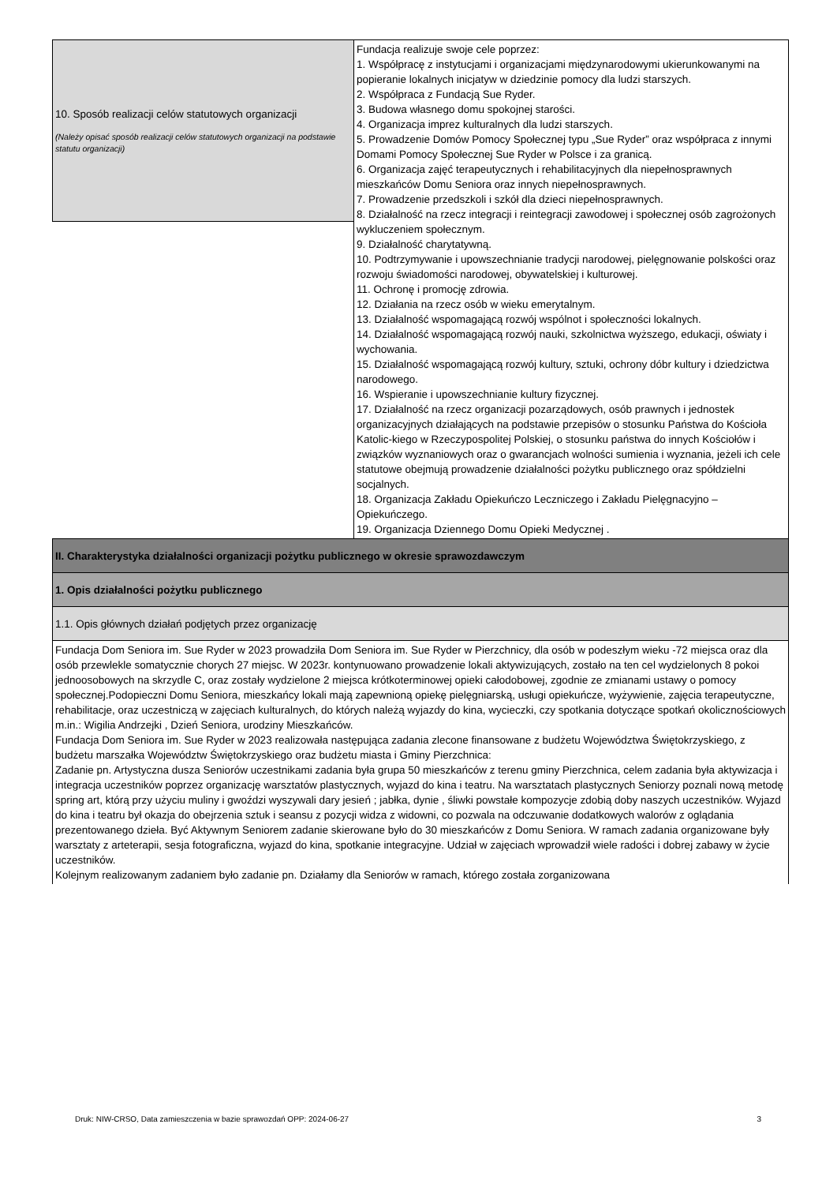| 10. Sposób realizacji celów statutowych organizacji (Należy opisać sposób realizacji celów statutowych organizacji na podstawie statutu organizacji) | Fundacja realizuje swoje cele poprzez: 1. Współpracę z instytucjami i organizacjami międzynarodowymi ukierunkowanymi na popieranie lokalnych inicjatyw w dziedzinie pomocy dla ludzi starszych. 2. Współpraca z Fundacją Sue Ryder. 3. Budowa własnego domu spokojnej starości. 4. Organizacja imprez kulturalnych dla ludzi starszych. 5. Prowadzenie Domów Pomocy Społecznej typu „Sue Ryder” oraz współpraca z innymi Domami Pomocy Społecznej Sue Ryder w Polsce i za granicą. 6. Organizacja zajęć terapeutycznych i rehabilitacyjnych dla niepełnosprawnych mieszkańców Domu Seniora oraz innych niepełnosprawnych. 7. Prowadzenie przedszkoli i szkół dla dzieci niepełnosprawnych. 8. Działalność na rzecz integracji i reintegracji zawodowej i społecznej osób zagrożonych wykluczeniem społecznym. 9. Działalność charytatywną. 10. Podtrzymywanie i upowszechnianie tradycji narodowej, pielęgnowanie polskości oraz rozwoju świadomości narodowej, obywatelskiej i kulturowej. 11. Ochronę i promocję zdrowia. 12. Działania na rzecz osób w wieku emerytalnym. 13. Działalność wspomagającą rozwój wspólnot i społeczności lokalnych. 14. Działalność wspomagającą rozwój nauki, szkolnictwa wyższego, edukacji, oświaty i wychowania. 15. Działalność wspomagającą rozwój kultury, sztuki, ochrony dóbr kultury i dziedzictwa narodowego. 16. Wspieranie i upowszechnianie kultury fizycznej. 17. Działalność na rzecz organizacji pozarządowych, osób prawnych i jednostek organizacyjnych działających na podstawie przepisów o stosunku Państwa do Kościoła Katolic-kiego w Rzeczypospolitej Polskiej, o stosunku państwa do innych Kościołów i związków wyznaniowych oraz o gwarancjach wolności sumienia i wyznania, jeżeli ich cele statutowe obejmują prowadzenie działalności pożytku publicznego oraz spółdzielni socjalnych. 18. Organizacja Zakładu Opiekuńczo Leczniczego i Zakładu Pielęgnacyjno – Opiekuńczego. 19. Organizacja Dziennego Domu Opieki Medycznej . |
| II. Charakterystyka działalności organizacji pożytku publicznego w okresie sprawozdawczym | |
| 1. Opis działalności pożytku publicznego | |
| 1.1. Opis głównych działań podjętych przez organizację | |
| Fundacja Dom Seniora im. Sue Ryder w 2023 prowadziła Dom Seniora im. Sue Ryder w Pierzchnicy, dla osób w podeszłym wieku -72 miejsca oraz dla osób przewlekle somatycznie chorych 27 miejsc. W 2023r. kontynuowano prowadzenie lokali aktywizujących, zostało na ten cel wydzielonych 8 pokoi jednoosobowych na skrzydle C, oraz zostały wydzielone 2 miejsca krótkoterminowej opieki całodobowej, zgodnie ze zmianami ustawy o pomocy społecznej.Podopieczni Domu Seniora, mieszkańcy lokali mają zapewnioną opiekę pielęgniarską, usługi opiekuńcze, wyżywienie, zajęcia terapeutyczne, rehabilitacje, oraz uczestniczą w zajęciach kulturalnych, do których należą wyjazdy do kina, wycieczki, czy spotkania dotyczące spotkań okolicznościowych m.in.: Wigilia Andrzejki , Dzień Seniora, urodziny Mieszkańców. Fundacja Dom Seniora im. Sue Ryder w 2023 realizowała następująca zadania zlecone finansowane z budżetu Województwa Świętokrzyskiego, z budżetu marszałka Województw Świętokrzyskiego oraz budżetu miasta i Gminy Pierzchnica: Zadanie pn. Artystyczna dusza Seniorów uczestnikami zadania była grupa 50 mieszkańców z terenu gminy Pierzchnica, celem zadania była aktywizacja i integracja uczestników poprzez organizację warsztatów plastycznych, wyjazd do kina i teatru. Na warsztatach plastycznych Seniorzy poznali nową metodę spring art, którą przy użyciu muliny i gwoździ wyszywali dary jesień ; jabłka, dynie , śliwki powstałe kompozycje zdobią doby naszych uczestników. Wyjazd do kina i teatru był okazja do obejrzenia sztuk i seansu z pozycji widza z widowni, co pozwala na odczuwanie dodatkowych walorów z oglądania prezentowanego dzieła. Być Aktywnym Seniorem zadanie skierowane było do 30 mieszkańców z Domu Seniora. W ramach zadania organizowane były warsztaty z arteterapii, sesja fotograficzna, wyjazd do kina, spotkanie integracyjne. Udział w zajęciach wprowadził wiele radości i dobrej zabawy w życie uczestników. Kolejnym realizowanym zadaniem było zadanie pn. Działamy dla Seniorów w ramach, którego została zorganizowana | |
Druk: NIW-CRSO, Data zamieszczenia w bazie sprawozdań OPP: 2024-06-27 3